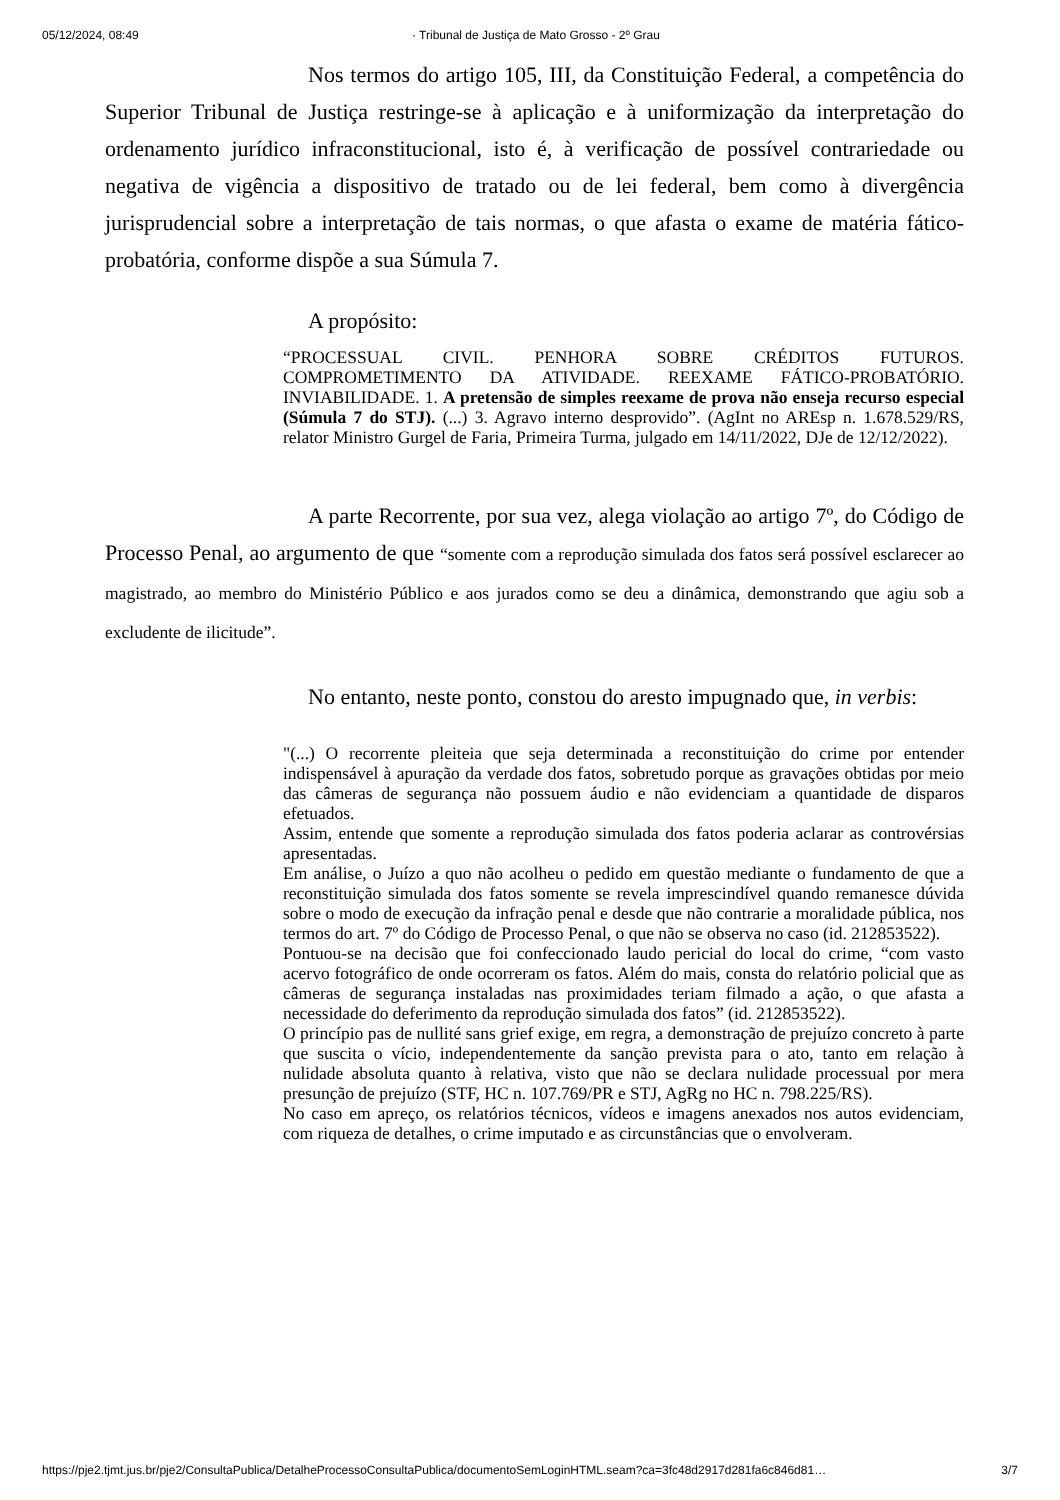05/12/2024, 08:49 · Tribunal de Justiça de Mato Grosso - 2º Grau
Nos termos do artigo 105, III, da Constituição Federal, a competência do Superior Tribunal de Justiça restringe-se à aplicação e à uniformização da interpretação do ordenamento jurídico infraconstitucional, isto é, à verificação de possível contrariedade ou negativa de vigência a dispositivo de tratado ou de lei federal, bem como à divergência jurisprudencial sobre a interpretação de tais normas, o que afasta o exame de matéria fático-probatória, conforme dispõe a sua Súmula 7.
A propósito:
“PROCESSUAL CIVIL. PENHORA SOBRE CRÉDITOS FUTUROS. COMPROMETIMENTO DA ATIVIDADE. REEXAME FÁTICO-PROBATÓRIO. INVIABILIDADE. 1. A pretensão de simples reexame de prova não enseja recurso especial (Súmula 7 do STJ). (...) 3. Agravo interno desprovido”. (AgInt no AREsp n. 1.678.529/RS, relator Ministro Gurgel de Faria, Primeira Turma, julgado em 14/11/2022, DJe de 12/12/2022).
A parte Recorrente, por sua vez, alega violação ao artigo 7º, do Código de Processo Penal, ao argumento de que “somente com a reprodução simulada dos fatos será possível esclarecer ao magistrado, ao membro do Ministério Público e aos jurados como se deu a dinâmica, demonstrando que agiu sob a excludente de ilicitude”.
No entanto, neste ponto, constou do aresto impugnado que, in verbis:
"(...) O recorrente pleiteia que seja determinada a reconstituição do crime por entender indispensável à apuração da verdade dos fatos, sobretudo porque as gravações obtidas por meio das câmeras de segurança não possuem áudio e não evidenciam a quantidade de disparos efetuados.
Assim, entende que somente a reprodução simulada dos fatos poderia aclarar as controvérsias apresentadas.
Em análise, o Juízo a quo não acolheu o pedido em questão mediante o fundamento de que a reconstituição simulada dos fatos somente se revela imprescindível quando remanesce dúvida sobre o modo de execução da infração penal e desde que não contrarie a moralidade pública, nos termos do art. 7º do Código de Processo Penal, o que não se observa no caso (id. 212853522).
Pontuou-se na decisão que foi confeccionado laudo pericial do local do crime, “com vasto acervo fotográfico de onde ocorreram os fatos. Além do mais, consta do relatório policial que as câmeras de segurança instaladas nas proximidades teriam filmado a ação, o que afasta a necessidade do deferimento da reprodução simulada dos fatos” (id. 212853522).
O princípio pas de nullité sans grief exige, em regra, a demonstração de prejuízo concreto à parte que suscita o vício, independentemente da sanção prevista para o ato, tanto em relação à nulidade absoluta quanto à relativa, visto que não se declara nulidade processual por mera presunção de prejuízo (STF, HC n. 107.769/PR e STJ, AgRg no HC n. 798.225/RS).
No caso em apreço, os relatórios técnicos, vídeos e imagens anexados nos autos evidenciam, com riqueza de detalhes, o crime imputado e as circunstâncias que o envolveram.
https://pje2.tjmt.jus.br/pje2/ConsultaPublica/DetalheProcessoConsultaPublica/documentoSemLoginHTML.seam?ca=3fc48d2917d281fa6c846d81… 3/7